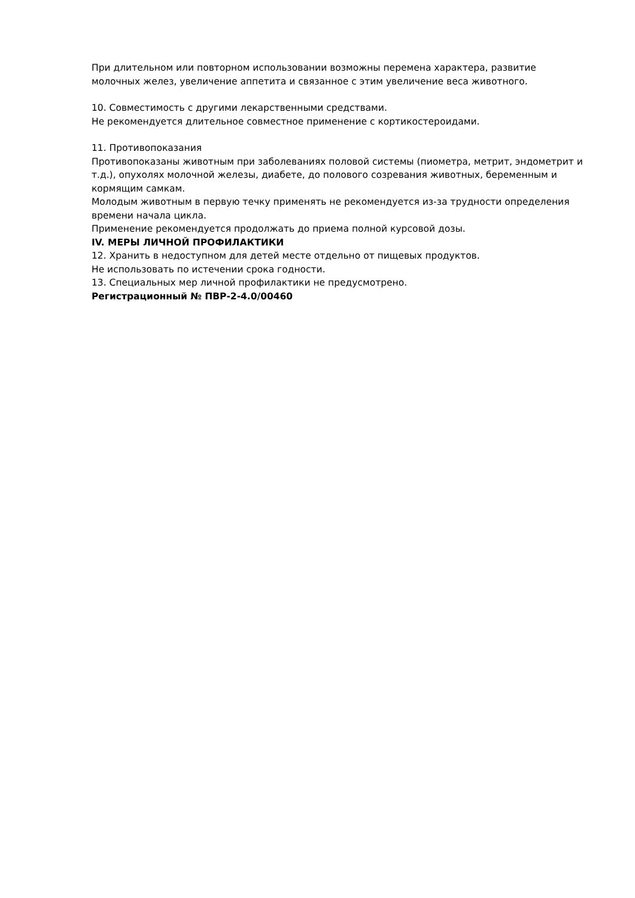При длительном или повторном использовании возможны перемена характера, развитие молочных желез, увеличение аппетита и связанное с этим увеличение веса животного.
10. Совместимость с другими лекарственными средствами.
Не рекомендуется длительное совместное применение с кортикостероидами.
11. Противопоказания
Противопоказаны животным при заболеваниях половой системы (пиометра, метрит, эндометрит и т.д.), опухолях молочной железы, диабете, до полового созревания животных, беременным и кормящим самкам.
Молодым животным в первую течку применять не рекомендуется из-за трудности определения времени начала цикла.
Применение рекомендуется продолжать до приема полной курсовой дозы.
IV. МЕРЫ ЛИЧНОЙ ПРОФИЛАКТИКИ
12. Хранить в недоступном для детей месте отдельно от пищевых продуктов.
Не использовать по истечении срока годности.
13. Специальных мер личной профилактики не предусмотрено.
Регистрационный № ПВР-2-4.0/00460